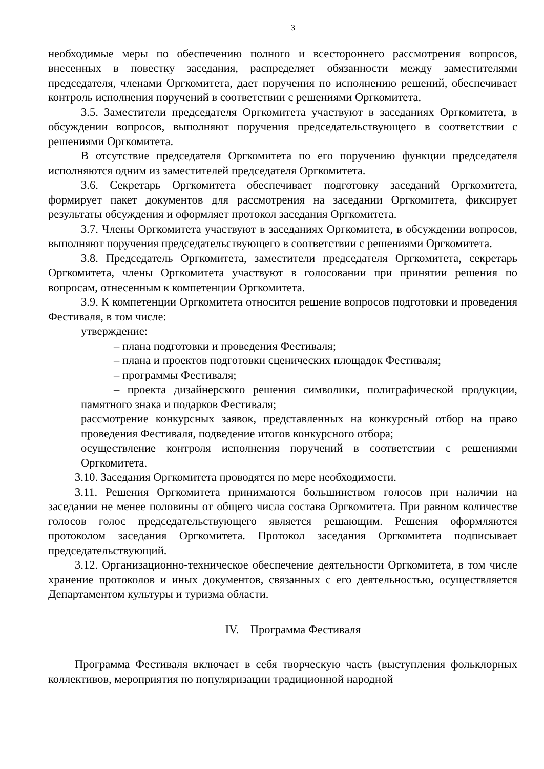3
необходимые меры по обеспечению полного и всестороннего рассмотрения вопросов, внесенных в повестку заседания, распределяет обязанности между заместителями председателя, членами Оргкомитета, дает поручения по исполнению решений, обеспечивает контроль исполнения поручений в соответствии с решениями Оргкомитета.
3.5. Заместители председателя Оргкомитета участвуют в заседаниях Оргкомитета, в обсуждении вопросов, выполняют поручения председательствующего в соответствии с решениями Оргкомитета.
В отсутствие председателя Оргкомитета по его поручению функции председателя исполняются одним из заместителей председателя Оргкомитета.
3.6. Секретарь Оргкомитета обеспечивает подготовку заседаний Оргкомитета, формирует пакет документов для рассмотрения на заседании Оргкомитета, фиксирует результаты обсуждения и оформляет протокол заседания Оргкомитета.
3.7. Члены Оргкомитета участвуют в заседаниях Оргкомитета, в обсуждении вопросов, выполняют поручения председательствующего в соответствии с решениями Оргкомитета.
3.8. Председатель Оргкомитета, заместители председателя Оргкомитета, секретарь Оргкомитета, члены Оргкомитета участвуют в голосовании при принятии решения по вопросам, отнесенным к компетенции Оргкомитета.
3.9. К компетенции Оргкомитета относится решение вопросов подготовки и проведения Фестиваля, в том числе:
утверждение:
– плана подготовки и проведения Фестиваля;
– плана и проектов подготовки сценических площадок Фестиваля;
– программы Фестиваля;
– проекта дизайнерского решения символики, полиграфической продукции, памятного знака и подарков Фестиваля;
рассмотрение конкурсных заявок, представленных на конкурсный отбор на право проведения Фестиваля, подведение итогов конкурсного отбора;
осуществление контроля исполнения поручений в соответствии с решениями Оргкомитета.
3.10. Заседания Оргкомитета проводятся по мере необходимости.
3.11. Решения Оргкомитета принимаются большинством голосов при наличии на заседании не менее половины от общего числа состава Оргкомитета. При равном количестве голосов голос председательствующего является решающим. Решения оформляются протоколом заседания Оргкомитета. Протокол заседания Оргкомитета подписывает председательствующий.
3.12. Организационно-техническое обеспечение деятельности Оргкомитета, в том числе хранение протоколов и иных документов, связанных с его деятельностью, осуществляется Департаментом культуры и туризма области.
IV. Программа Фестиваля
Программа Фестиваля включает в себя творческую часть (выступления фольклорных коллективов, мероприятия по популяризации традиционной народной